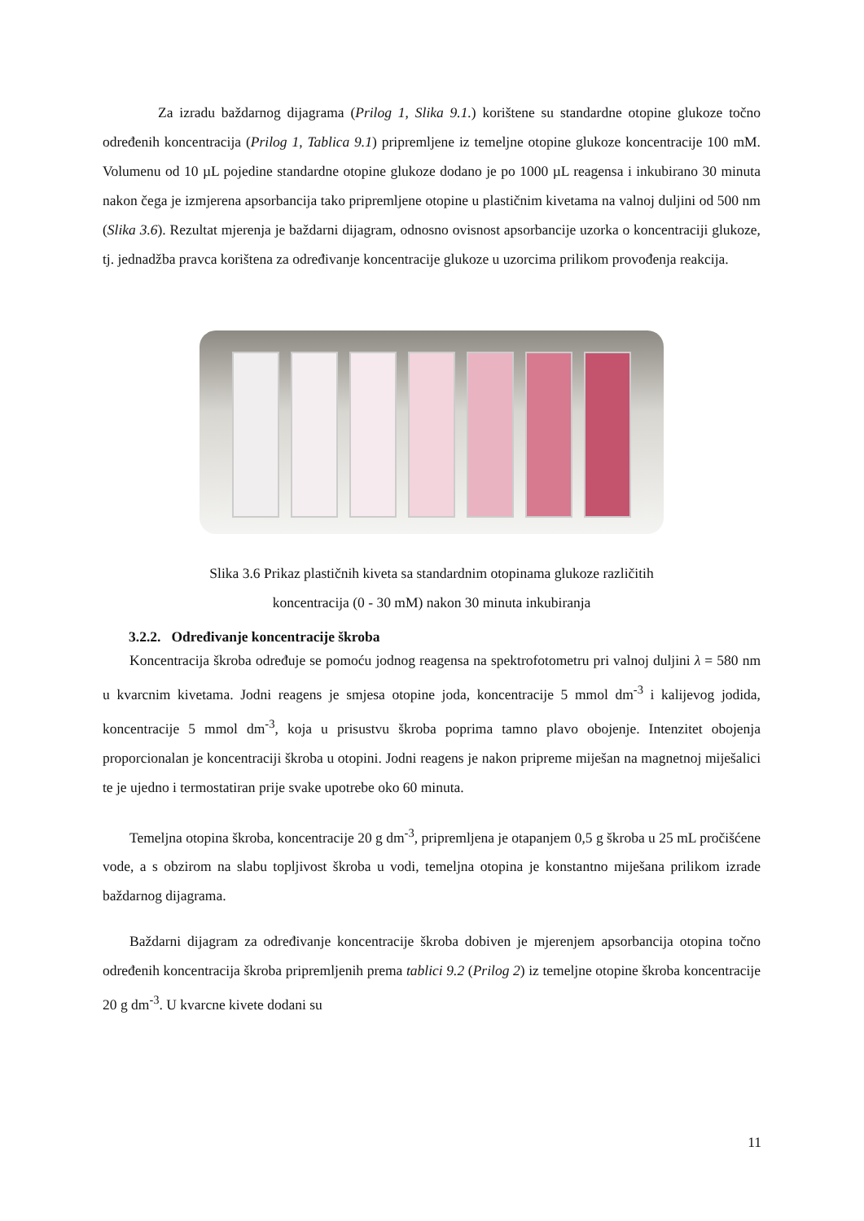Za izradu baždarnog dijagrama (Prilog 1, Slika 9.1.) korištene su standardne otopine glukoze točno određenih koncentracija (Prilog 1, Tablica 9.1) pripremljene iz temeljne otopine glukoze koncentracije 100 mM. Volumenu od 10 µL pojedine standardne otopine glukoze dodano je po 1000 µL reagensa i inkubirano 30 minuta nakon čega je izmjerena apsorbancija tako pripremljene otopine u plastičnim kivetama na valnoj duljini od 500 nm (Slika 3.6). Rezultat mjerenja je baždarni dijagram, odnosno ovisnost apsorbancije uzorka o koncentraciji glukoze, tj. jednadžba pravca korištena za određivanje koncentracije glukoze u uzorcima prilikom provođenja reakcija.
Slika 3.6 Prikaz plastičnih kiveta sa standardnim otopinama glukoze različitih
koncentracija (0 - 30 mM) nakon 30 minuta inkubiranja
3.2.2. Određivanje koncentracije škroba
Koncentracija škroba određuje se pomoću jodnog reagensa na spektrofotometru pri valnoj duljini λ = 580 nm u kvarcnim kivetama. Jodni reagens je smjesa otopine joda, koncentracije 5 mmol dm<sup>-3</sup> i kalijevog jodida, koncentracije 5 mmol dm<sup>-3</sup>, koja u prisustvu škroba poprima tamno plavo obojenje. Intenzitet obojenja proporcionalan je koncentraciji škroba u otopini. Jodni reagens je nakon pripreme miješan na magnetnoj miješalici te je ujedno i termostatiran prije svake upotrebe oko 60 minuta.
Temeljna otopina škroba, koncentracije 20 g dm<sup>-3</sup>, pripremljena je otapanjem 0,5 g škroba u 25 mL pročišćene vode, a s obzirom na slabu topljivost škroba u vodi, temeljna otopina je konstantno miješana prilikom izrade baždarnog dijagrama.
Baždarni dijagram za određivanje koncentracije škroba dobiven je mjerenjem apsorbancija otopina točno određenih koncentracija škroba pripremljenih prema tablici 9.2 (Prilog 2) iz temeljne otopine škroba koncentracije 20 g dm<sup>-3</sup>. U kvarcne kivete dodani su
11